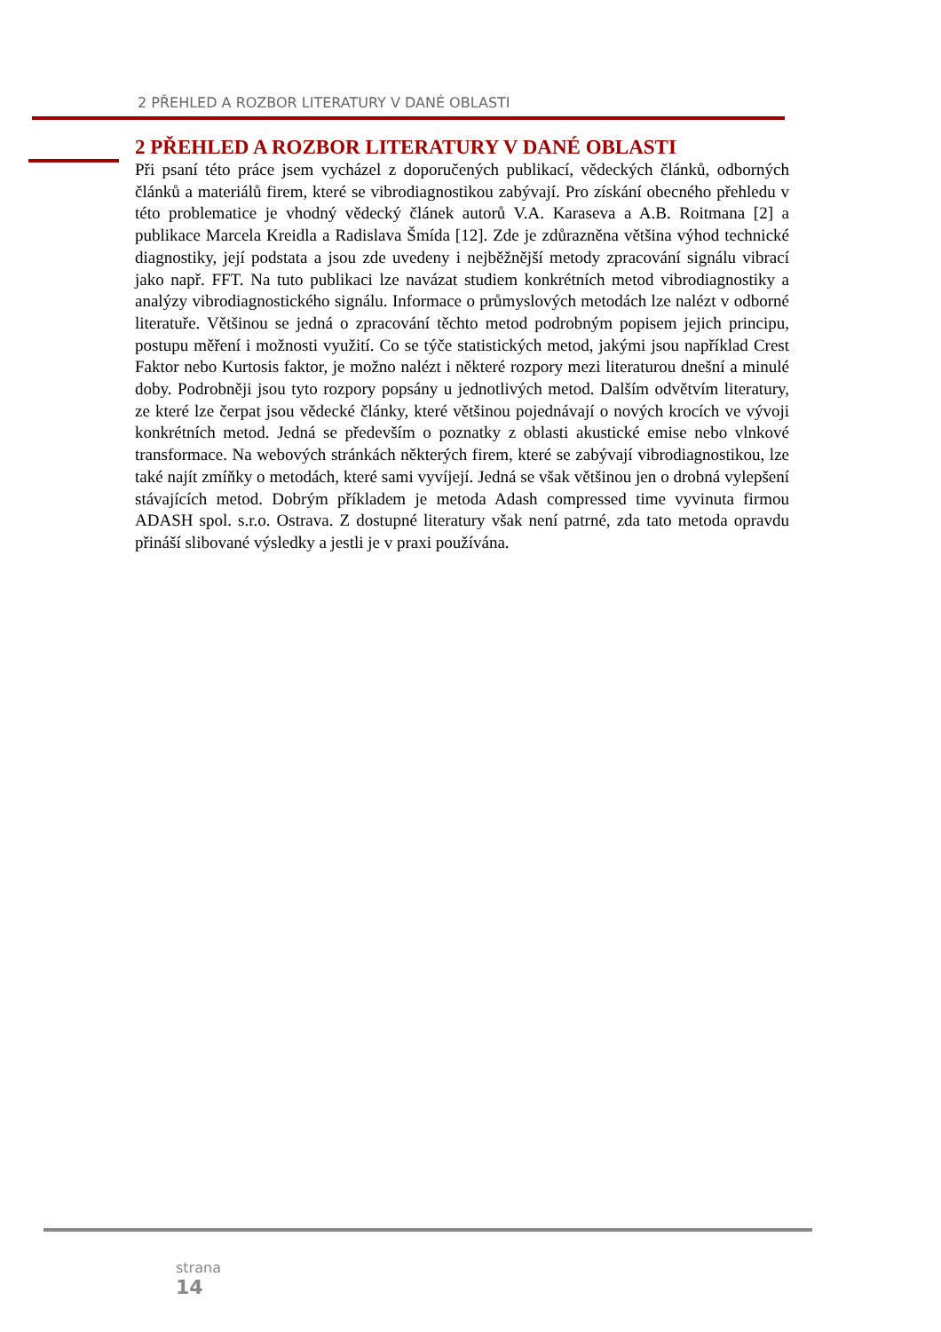2 PŘEHLED A ROZBOR LITERATURY V DANÉ OBLASTI
2 PŘEHLED A ROZBOR LITERATURY V DANÉ OBLASTI
Při psaní této práce jsem vycházel z doporučených publikací, vědeckých článků, odborných článků a materiálů firem, které se vibrodiagnostikou zabývají. Pro získání obecného přehledu v této problematice je vhodný vědecký článek autorů V.A. Karaseva a A.B. Roitmana [2] a publikace Marcela Kreidla a Radislava Šmída [12]. Zde je zdůrazněna většina výhod technické diagnostiky, její podstata a jsou zde uvedeny i nejběžnější metody zpracování signálu vibrací jako např. FFT. Na tuto publikaci lze navázat studiem konkrétních metod vibrodiagnostiky a analýzy vibrodiagnostického signálu. Informace o průmyslových metodách lze nalézt v odborné literatuře. Většinou se jedná o zpracování těchto metod podrobným popisem jejich principu, postupu měření i možnosti využití. Co se týče statistických metod, jakými jsou například Crest Faktor nebo Kurtosis faktor, je možno nalézt i některé rozpory mezi literaturou dnešní a minulé doby. Podrobněji jsou tyto rozpory popsány u jednotlivých metod. Dalším odvětvím literatury, ze které lze čerpat jsou vědecké články, které většinou pojednávají o nových krocích ve vývoji konkrétních metod. Jedná se především o poznatky z oblasti akustické emise nebo vlnkové transformace. Na webových stránkách některých firem, které se zabývají vibrodiagnostikou, lze také najít zmíňky o metodách, které sami vyvíjejí. Jedná se však většinou jen o drobná vylepšení stávajících metod. Dobrým příkladem je metoda Adash compressed time vyvinuta firmou ADASH spol. s.r.o. Ostrava. Z dostupné literatury však není patrné, zda tato metoda opravdu přináší slibované výsledky a jestli je v praxi používána.
strana
14